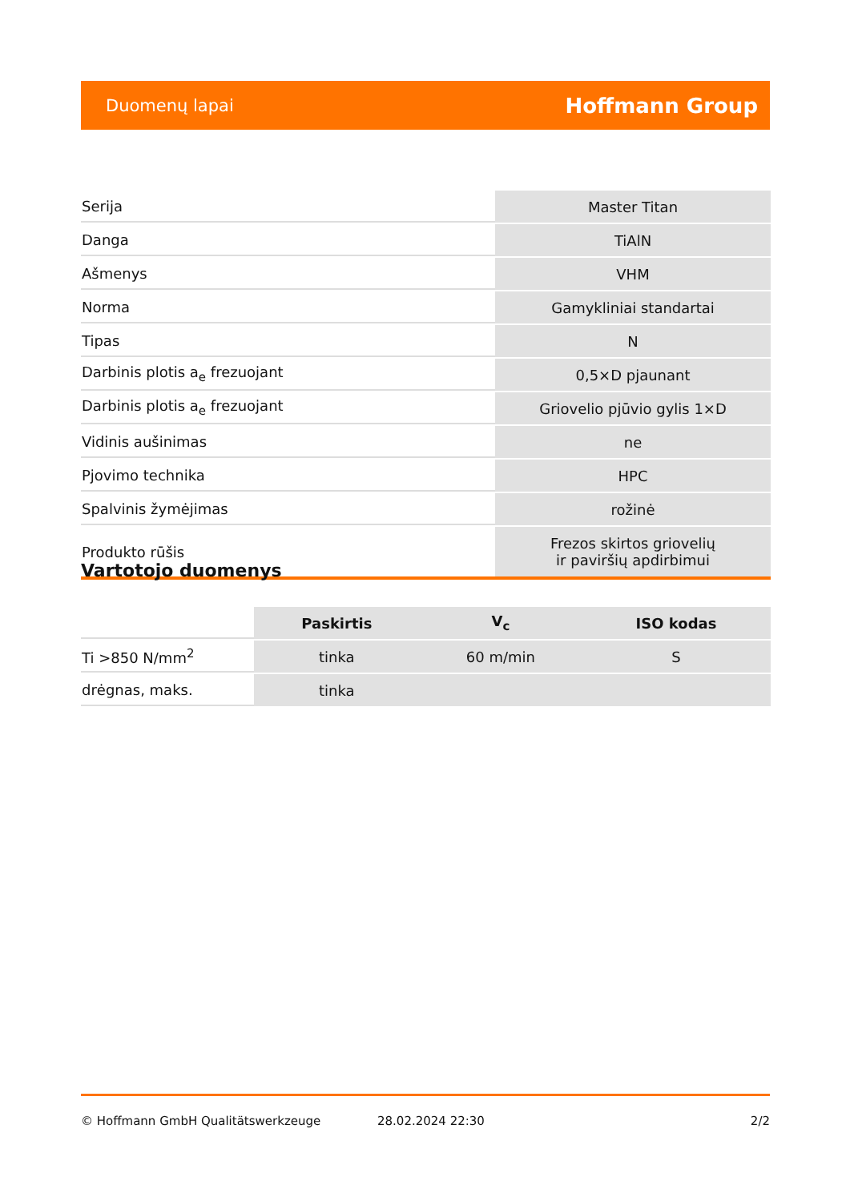Duomenų lapai Hoffmann Group
| Serija | Master Titan |
| Danga | TiAlN |
| Ašmenys | VHM |
| Norma | Gamykliniai standartai |
| Tipas | N |
| Darbinis plotis a<sub>e</sub> frezuojant | 0,5×D pjaunant |
| Darbinis plotis a<sub>e</sub> frezuojant | Griovelio pjūvio gylis 1×D |
| Vidinis aušinimas | ne |
| Pjovimo technika | HPC |
| Spalvinis žymėjimas | rožinė |
| Produkto rūšis | Frezos skirtos griovelių ir paviršių apdirbimui |
Vartotojo duomenys
| | Paskirtis | V<sub>c</sub> | ISO kodas |
| --- | --- | --- | --- |
| Ti >850 N/mm<sup>2</sup> | tinka | 60 m/min | S |
| drėgnas, maks. | tinka | | |
© Hoffmann GmbH Qualitätswerkzeuge 28.02.2024 22:30 2/2